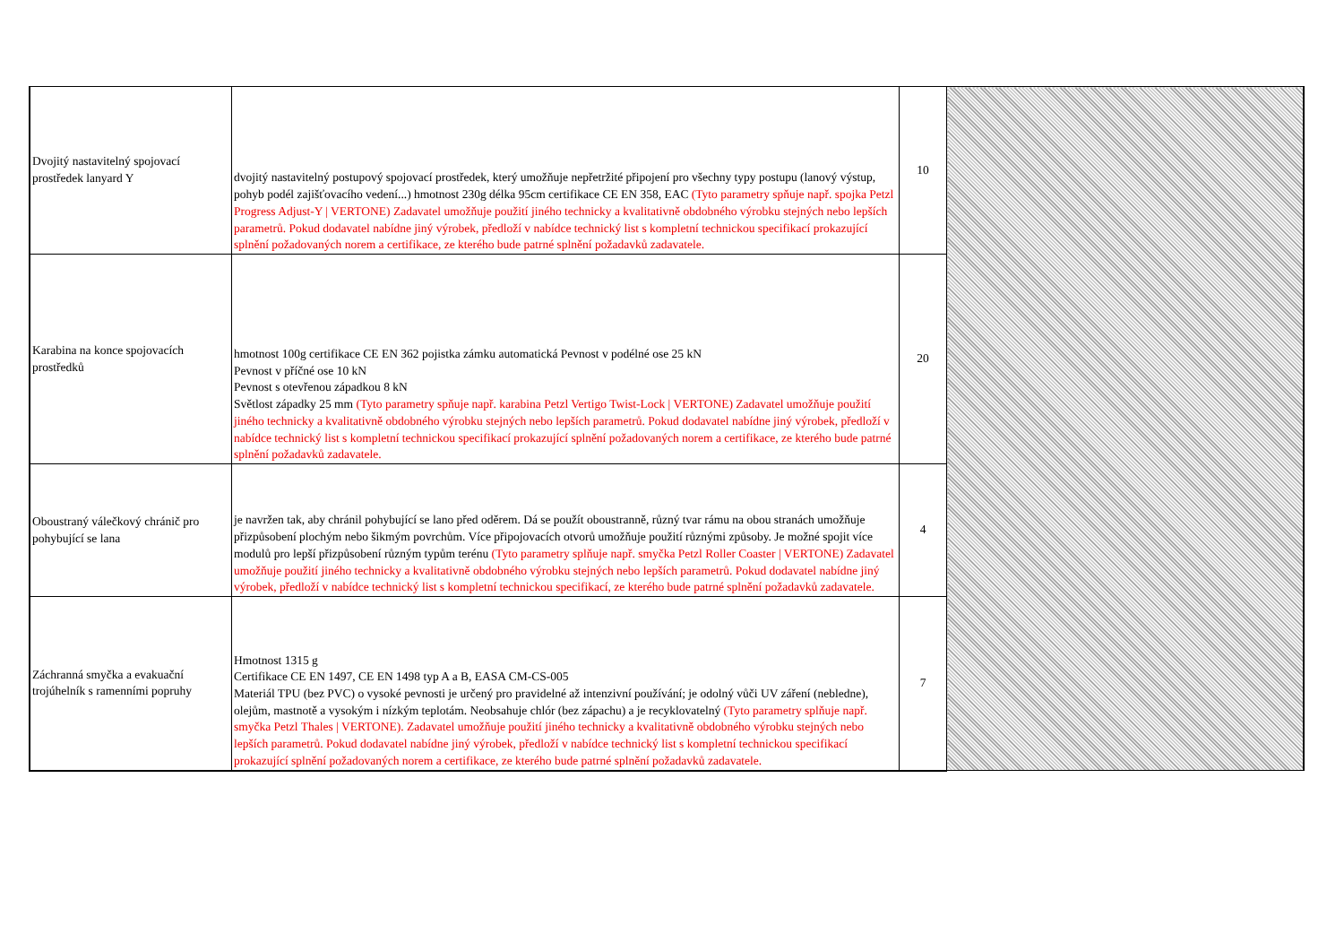| Dvojitý nastavitelný spojovací prostředek lanyard Y | dvojitý nastavitelný postupový spojovací prostředek, který umožňuje nepřetržité připojení pro všechny typy postupu (lanový výstup, pohyb podél zajišťovacího vedení...) hmotnost 230g délka 95cm certifikace CE EN 358, EAC (Tyto parametry spňuje např. spojka Petzl Progress Adjust-Y / VERTONE) Zadavatel umožňuje použití jiného technicky a kvalitativně obdobného výrobku stejných nebo lepších parametrů. Pokud dodavatel nabídne jiný výrobek, předloží v nabídce technický list s kompletní technickou specifikací prokazující splnění požadovaných norem a certifikace, ze kterého bude patrné splnění požadavků zadavatele. | 10 | |
| Karabina na konce spojovacích prostředků | hmotnost 100g certifikace CE EN 362 pojistka zámku automatická Pevnost v podélné ose 25 kN Pevnost v příčné ose 10 kN Pevnost s otevřenou západkou 8 kN Světlost západky 25 mm (Tyto parametry spňuje např. karabina Petzl Vertigo Twist-Lock / VERTONE) Zadavatel umožňuje použití jiného technicky a kvalitativně obdobného výrobku stejných nebo lepších parametrů. Pokud dodavatel nabídne jiný výrobek, předloží v nabídce technický list s kompletní technickou specifikací prokazující splnění požadovaných norem a certifikace, ze kterého bude patrné splnění požadavků zadavatele. | 20 | |
| Oboustraný válečkový chránič pro pohybující se lana | je navržen tak, aby chránil pohybující se lano před oděrem. Dá se použít oboustranně, různý tvar rámu na obou stranách umožňuje přizpůsobení plochým nebo šikmým povrchům. Více připojovacích otvorů umožňuje použití různými způsoby. Je možné spojit více modulů pro lepší přizpůsobení různým typům terénu (Tyto parametry splňuje např. smyčka Petzl Roller Coaster / VERTONE) Zadavatel umožňuje použití jiného technicky a kvalitativně obdobného výrobku stejných nebo lepších parametrů. Pokud dodavatel nabídne jiný výrobek, předloží v nabídce technický list s kompletní technickou specifikací, ze kterého bude patrné splnění požadavků zadavatele. | 4 | |
| Záchranná smyčka a evakuační trojúhelník s ramenními popruhy | Hmotnost 1315 g Certifikace CE EN 1497, CE EN 1498 typ A a B, EASA CM-CS-005 Materiál TPU (bez PVC) o vysoké pevnosti je určený pro pravidelné až intenzivní používání; je odolný vůči UV záření (nebledne), olejům, mastnotě a vysokým i nízkým teplotám. Neobsahuje chlór (bez zápachu) a je recyklovatelný (Tyto parametry splňuje např. smyčka Petzl Thales / VERTONE). Zadavatel umožňuje použití jiného technicky a kvalitativně obdobného výrobku stejných nebo lepších parametrů. Pokud dodavatel nabídne jiný výrobek, předloží v nabídce technický list s kompletní technickou specifikací prokazující splnění požadovaných norem a certifikace, ze kterého bude patrné splnění požadavků zadavatele. | 7 | |